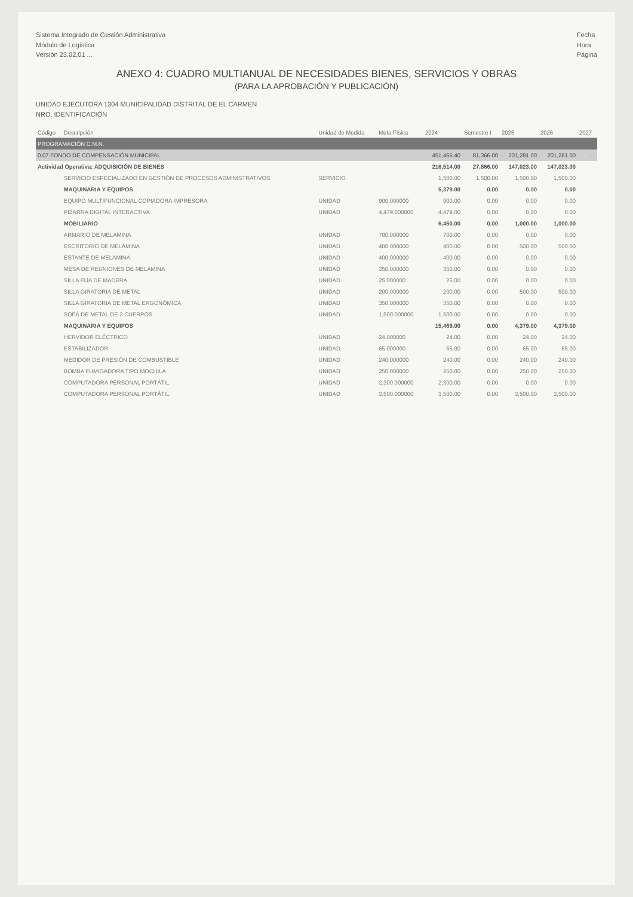Sistema Integrado de Gestión Administrativa
Módulo de Logística
Versión 23.02.01 ...
Fecha
Hora
Página
ANEXO 4: CUADRO MULTIANUAL DE NECESIDADES BIENES, SERVICIOS Y OBRAS
(PARA LA APROBACIÓN Y PUBLICACIÓN)
UNIDAD EJECUTORA 1304 MUNICIPALIDAD DISTRITAL DE EL CARMEN
NRO. IDENTIFICACIÓN
| Código | Descripción | Unidad de Medida | Meta Física | 2024 | Semestre I | 2025 | 2026 | 2027 |
| --- | --- | --- | --- | --- | --- | --- | --- | --- |
| PROGRAMACIÓN C.M.N. | | | | | | | | |
| 0.07 FONDO DE COMPENSACIÓN MUNICIPAL | | | | 451,466.40 | 81,366.00 | 201,281.00 | 201,281.00 | ... |
| Actividad Operativa: ADQUISICIÓN DE BIENES | | | | 216,514.00 | 27,866.00 | 147,023.00 | 147,023.00 | |
| | SERVICIO ESPECIALIZADO EN GESTIÓN DE PROCESOS ADMINISTRATIVOS | SERVICIO | | 1,500.00 | 1,500.00 | 1,500.00 | 1,500.00 | |
| | MAQUINARIA Y EQUIPOS | | | 5,379.00 | 0.00 | 0.00 | 0.00 | |
| | EQUIPO MULTIFUNCIONAL COPIADORA IMPRESORA | UNIDAD | 900.000000 | 900.00 | 0.00 | 0.00 | 0.00 | |
| | PIZARRA DIGITAL INTERACTIVA | UNIDAD | 4,479.000000 | 4,479.00 | 0.00 | 0.00 | 0.00 | |
| | MOBILIARIO | | | 6,450.00 | 0.00 | 1,000.00 | 1,000.00 | |
| | ARMARIO DE MELAMINA | UNIDAD | 700.000000 | 700.00 | 0.00 | 0.00 | 0.00 | |
| | ESCRITORIO DE MELAMINA | UNIDAD | 400.000000 | 400.00 | 0.00 | 500.00 | 500.00 | |
| | ESTANTE DE MELAMINA | UNIDAD | 400.000000 | 400.00 | 0.00 | 0.00 | 0.00 | |
| | MESA DE REUNIONES DE MELAMINA | UNIDAD | 350.000000 | 350.00 | 0.00 | 0.00 | 0.00 | |
| | SILLA FIJA DE MADERA | UNIDAD | 25.000000 | 25.00 | 0.00 | 0.00 | 0.00 | |
| | SILLA GIRATORIA DE METAL | UNIDAD | 200.000000 | 200.00 | 0.00 | 500.00 | 500.00 | |
| | SILLA GIRATORIA DE METAL ERGONÓMICA | UNIDAD | 350.000000 | 350.00 | 0.00 | 0.00 | 0.00 | |
| | SOFÁ DE METAL DE 2 CUERPOS | UNIDAD | 1,500.000000 | 1,500.00 | 0.00 | 0.00 | 0.00 | |
| | MAQUINARIA Y EQUIPOS | | | 15,469.00 | 0.00 | 4,379.00 | 4,379.00 | |
| | HERVIDOR ELÉCTRICO | UNIDAD | 24.000000 | 24.00 | 0.00 | 24.00 | 24.00 | |
| | ESTABILIZADOR | UNIDAD | 65.000000 | 65.00 | 0.00 | 65.00 | 65.00 | |
| | MEDIDOR DE PRESIÓN DE COMBUSTIBLE | UNIDAD | 240.000000 | 240.00 | 0.00 | 240.00 | 240.00 | |
| | BOMBA FUMIGADORA TIPO MOCHILA | UNIDAD | 250.000000 | 250.00 | 0.00 | 250.00 | 250.00 | |
| | COMPUTADORA PERSONAL PORTÁTIL | UNIDAD | 2,300.000000 | 2,300.00 | 0.00 | 0.00 | 0.00 | |
| | COMPUTADORA PERSONAL PORTÁTIL | UNIDAD | 3,500.000000 | 3,500.00 | 0.00 | 3,500.00 | 3,500.00 | |